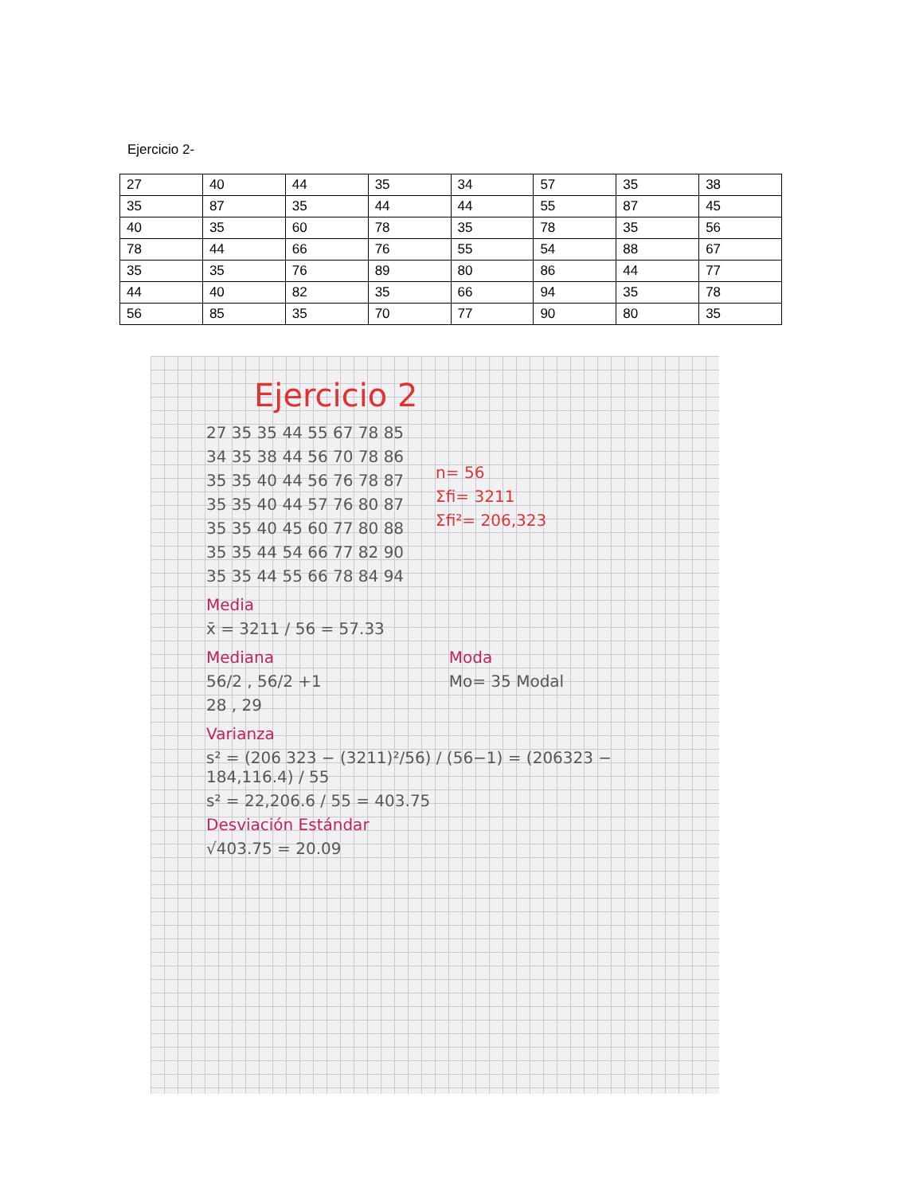Ejercicio 2-
| 27 | 40 | 44 | 35 | 34 | 57 | 35 | 38 |
| 35 | 87 | 35 | 44 | 44 | 55 | 87 | 45 |
| 40 | 35 | 60 | 78 | 35 | 78 | 35 | 56 |
| 78 | 44 | 66 | 76 | 55 | 54 | 88 | 67 |
| 35 | 35 | 76 | 89 | 80 | 86 | 44 | 77 |
| 44 | 40 | 82 | 35 | 66 | 94 | 35 | 78 |
| 56 | 85 | 35 | 70 | 77 | 90 | 80 | 35 |
Ejercicio 2
27 35 35 44 55 67 78 85
34 35 38 44 56 70 78 86
35 35 40 44 56 76 78 87
35 35 40 44 57 76 80 87
35 35 40 45 60 77 80 88
35 35 44 54 66 77 82 90
35 35 44 55 66 78 84 94
n= 56
Σfi= 3211
Σfi²= 206,323
Media
x̄ = 3211 / 56 = 57.33
Mediana
56/2 , 56/2 +1
28 , 29
Moda
Mo= 35 Modal
Varianza
s² = (206 323 − (3211)²/56) / (56−1) = (206323 − 184,116.4) / 55
s² = 22,206.6 / 55 = 403.75
Desviación Estándar
√403.75 = 20.09